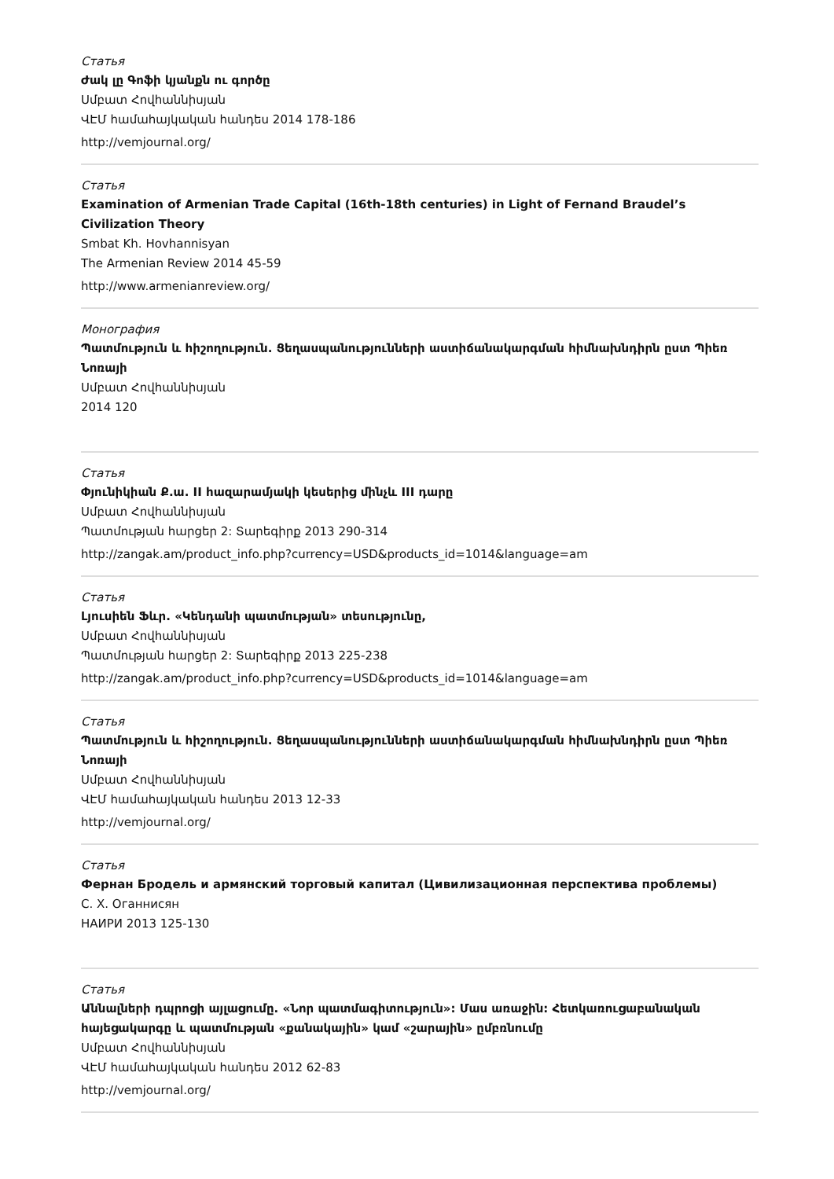Статья
Ժակ լը Գոֆի կյանքն ու գործը
Սմբատ Հովհաննիսյան
ՎԷՄ համահայկական հանդես 2014 178-186
http://vemjournal.org/
Статья
Examination of Armenian Trade Capital (16th-18th centuries) in Light of Fernand Braudel’s Civilization Theory
Smbat Kh. Hovhannisyan
The Armenian Review 2014 45-59
http://www.armenianreview.org/
Монография
Պատմություն և հիշողություն. Ցեղասպանությունների աստիճանակարգման հիմնախնդիրն ըստ Պիեռ Նոռայի
Սմբատ Հովհաննիսյան
2014 120
Статья
Փյունիկիան Ք.ա. II հազարամյակի կեսերից մինչև III դարը
Սմբատ Հովհաննիսյան
Պատմության հարցեր 2: Տարեգիրք 2013 290-314
http://zangak.am/product_info.php?currency=USD&products_id=1014&language=am
Статья
Լյուսիեն Ֆևր. «Կենդանի պատմության» տեսությունը,
Սմբատ Հովհաննիսյան
Պատմության հարցեր 2: Տարեգիրք 2013 225-238
http://zangak.am/product_info.php?currency=USD&products_id=1014&language=am
Статья
Պատմություն և հիշողություն. Ցեղասպանությունների աստիճանակարգման հիմնախնդիրն ըստ Պիեռ Նոռայի
Սմբատ Հովհաննիսյան
ՎԷՄ համահայկական հանդես 2013 12-33
http://vemjournal.org/
Статья
Фернан Бродель и армянский торговый капитал (Цивилизационная перспектива проблемы)
С. Х. Оганнисян
НАИРИ 2013 125-130
Статья
Աննալների դպրոցի այլացումը. «Նոր պատմագիտություն»: Մաս առաջին: Հետկառուցաբանական հայեցակարգը և պատմության «քանակային» կամ «շարային» ըմբռնումը
Սմբատ Հովհաննիսյան
ՎԷՄ համահայկական հանդես 2012 62-83
http://vemjournal.org/